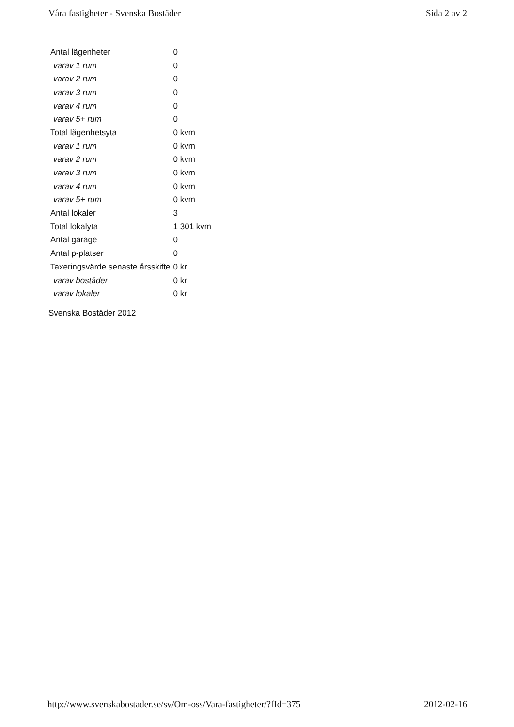Våra fastigheter - Svenska Bostäder Sida 2 av 2
| Antal lägenheter | 0 |
| varav 1 rum | 0 |
| varav 2 rum | 0 |
| varav 3 rum | 0 |
| varav 4 rum | 0 |
| varav 5+ rum | 0 |
| Total lägenhetsyta | 0 kvm |
| varav 1 rum | 0 kvm |
| varav 2 rum | 0 kvm |
| varav 3 rum | 0 kvm |
| varav 4 rum | 0 kvm |
| varav 5+ rum | 0 kvm |
| Antal lokaler | 3 |
| Total lokalyta | 1 301 kvm |
| Antal garage | 0 |
| Antal p-platser | 0 |
| Taxeringsvärde senaste årsskifte | 0 kr |
| varav bostäder | 0 kr |
| varav lokaler | 0 kr |
Svenska Bostäder 2012
http://www.svenskabostader.se/sv/Om-oss/Vara-fastigheter/?fId=375 2012-02-16